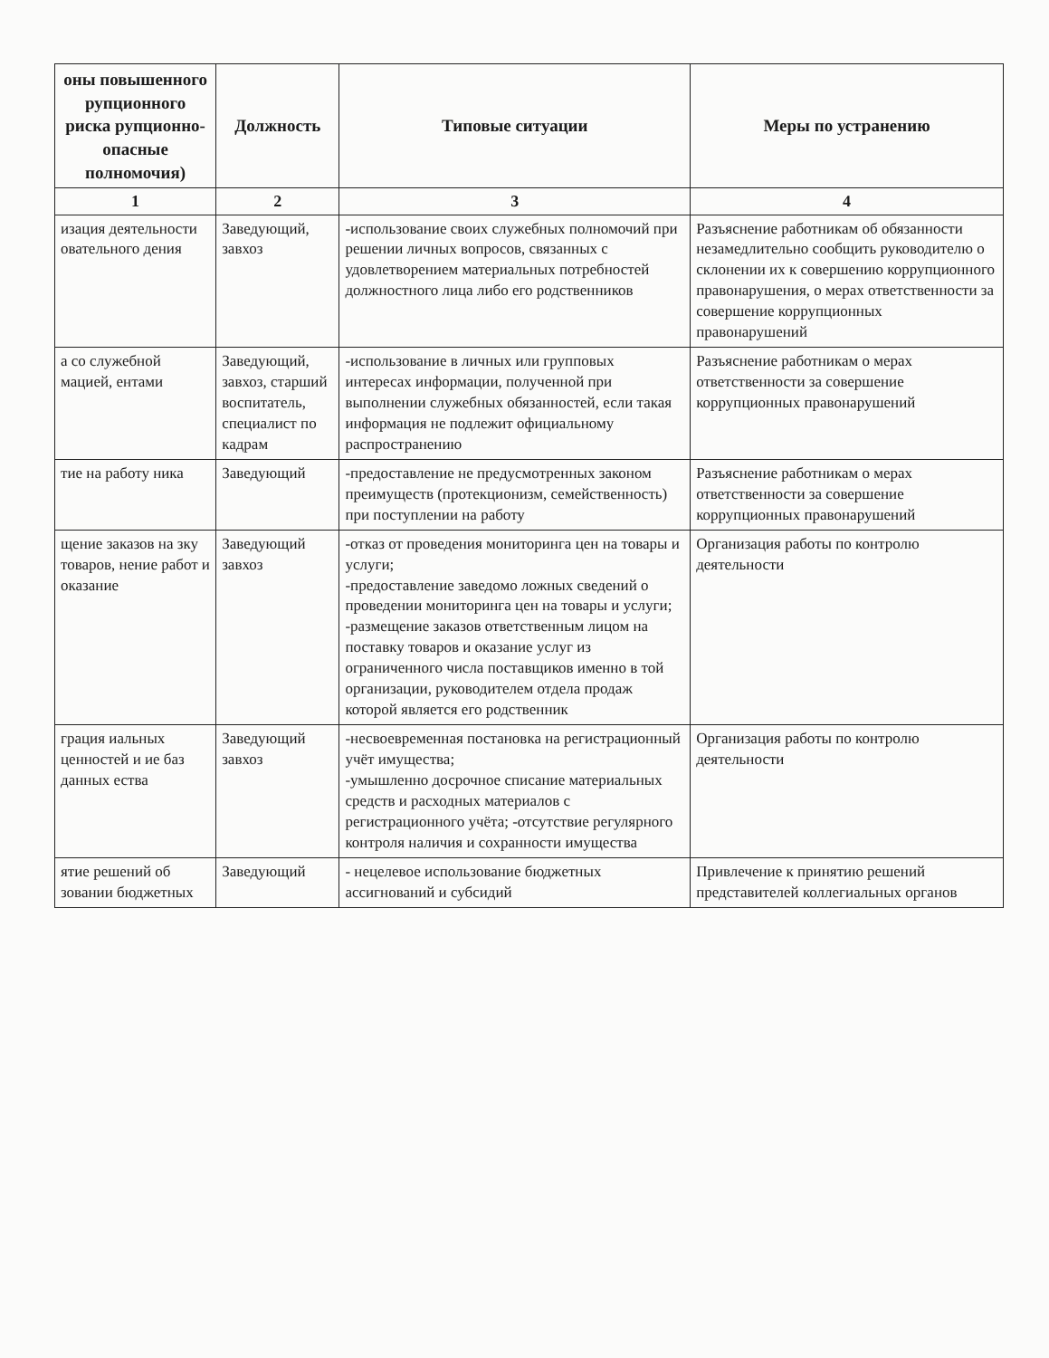| оны повышенного рупционного риска рупционно-опасные полномочия) | Должность | Типовые ситуации | Меры по устранению |
| --- | --- | --- | --- |
| 1 | 2 | 3 | 4 |
| изация деятельности овательного дения | Заведующий, завхоз | -использование своих служебных полномочий при решении личных вопросов, связанных с удовлетворением материальных потребностей должностного лица либо его родственников | Разъяснение работникам об обязанности незамедлительно сообщить руководителю о склонении их к совершению коррупционного правонарушения, о мерах ответственности за совершение коррупционных правонарушений |
| а со служебной мацией, ентами | Заведующий, завхоз, старший воспитатель, специалист по кадрам | -использование в личных или групповых интересах информации, полученной при выполнении служебных обязанностей, если такая информация не подлежит официальному распространению | Разъяснение работникам о мерах ответственности за совершение коррупционных правонарушений |
| тие на работу ника | Заведующий | -предоставление не предусмотренных законом преимуществ (протекционизм, семейственность) при поступлении на работу | Разъяснение работникам о мерах ответственности за совершение коррупционных правонарушений |
| щение заказов на зку товаров, нение работ и оказание | Заведующий завхоз | -отказ от проведения мониторинга цен на товары и услуги; -предоставление заведомо ложных сведений о проведении мониторинга цен на товары и услуги; -размещение заказов ответственным лицом на поставку товаров и оказание услуг из ограниченного числа поставщиков именно в той организации, руководителем отдела продаж которой является его родственник | Организация работы по контролю деятельности |
| грация иальных ценностей и ие баз данных ества | Заведующий завхоз | -несвоевременная постановка на регистрационный учёт имущества; -умышленно досрочное списание материальных средств и расходных материалов с регистрационного учёта; -отсутствие регулярного контроля наличия и сохранности имущества | Организация работы по контролю деятельности |
| ятие решений об зовании бюджетных | Заведующий | - нецелевое использование бюджетных ассигнований и субсидий | Привлечение к принятию решений представителей коллегиальных органов |